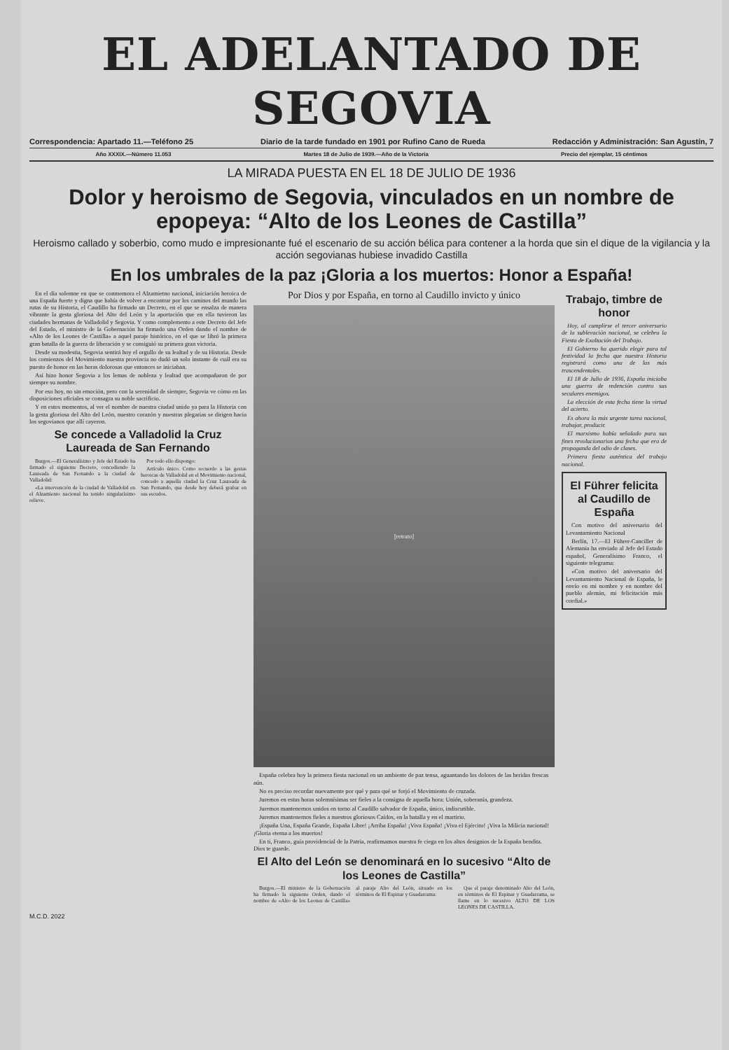EL ADELANTADO DE SEGOVIA
Correspondencia: Apartado 11.—Teléfono 25 Diario de la tarde fundado en 1901 por Rufino Cano de Rueda Redacción y Administración: San Agustín, 7
Año XXXIX.—Número 11.053 Martes 18 de Julio de 1939.—Año de la Victoria Precio del ejemplar, 15 céntimos
LA MIRADA PUESTA EN EL 18 DE JULIO DE 1936
Dolor y heroismo de Segovia, vinculados en un nombre de epopeya: “Alto de los Leones de Castilla”
Heroismo callado y soberbio, como mudo e impresionante fué el escenario de su acción bélica para contener a la horda que sin el dique de la vigilancia y la acción segovianas hubiese invadido Castilla
En los umbrales de la paz ¡Gloria a los muertos: Honor a España!
En el día solemne en que se conmemora el Alzamietno nacional, iniciación heroica de una España fuerte y digna que había de volver a encontrar por los caminos del mundo las rutas de su Historia, el Caudillo ha firmado un Decreto, en el que se ensalza de manera vibrante la gesta gloriosa del Alto del León y la aportación que en ella tuvieron las ciudades hermanas de Valladolid y Segovia. Y como complemento a este Decreto del Jefe del Estado, el ministro de la Gobernación ha firmado una Orden dando el nombre de «Alto de los Leones de Castilla» a aquel paraje histórico, en el que se libró la primera gran batalla de la guerra de liberación y se consiguió su primera gran victoria.
Desde su modestia, Segovia sentirá hoy el orgullo de su lealtad y de su Historia. Desde los comienzos del Movimiento nuestra provincia no dudó un solo instante de cuál era su puesto de honor en las horas dolorosas que entonces se iniciaban.
Así hizo honor Segovia a los lemas de nobleza y lealtad que acompañaron de por siempre su nombre.
Por eso hoy, no sin emoción, pero con la serenidad de siempre, Segovia ve cómo en las disposiciones oficiales se consagra su noble sacrificio.
Y en estos momentos, al ver el nombre de nuestra ciudad unido ya para la Historia con la gesta gloriosa del Alto del León, nuestro corazón y nuestras plegarias se dirigen hacia los segovianos que allí cayeron.
Se concede a Valladolid la Cruz Laureada de San Fernando
Burgos.—El Generalísimo y Jefe del Estado ha firmado el siguiente Decreto, concediendo la Laureada de San Fernando a la ciudad de Valladolid:
«La intervención de la ciudad de Valladolid en el Alzamiento nacional ha tenido singularísimo relieve.
Por todo ello dispongo:
Artículo único. Como recuerdo a las gestas heroicas de Valladolid en el Movimiento nacional, concedo a aquella ciudad la Cruz Laureada de San Fernando, que desde hoy deberá grabar en sus escudos.
Por Dios y por España, en torno al Caudillo invicto y único
[retrato]
España celebra hoy la primera fiesta nacional en un ambiente de paz tensa, aguantando los dolores de las heridas frescas aún.
No es preciso recordar nuevamente por qué y para qué se forjó el Movimiento de cruzada.
Juremos en estas horas solemnísimas ser fieles a la consigna de aquella hora: Unión, soberanía, grandeza.
Juremos mantenernos unidos en torno al Caudillo salvador de España, único, indiscutible.
Juremos mantenernos fieles a nuestros gloriosos Caídos, en la batalla y en el martirio.
¡España Una, España Grande, España Libre! ¡Arriba España! ¡Viva España! ¡Viva el Ejército! ¡Viva la Milicia nacional! ¡Gloria eterna a los muertos!
En ti, Franco, guía providencial de la Patria, reafirmamos nuestra fe ciega en los altos designios de la España bendita. Dios te guarde.
El Alto del León se denominará en lo sucesivo “Alto de los Leones de Castilla”
Burgos.—El ministro de la Gobernación ha firmado la siguiente Orden, dando el nombre de «Alto de los Leones de Castilla» al paraje Alto del León, situado en los términos de El Espinar y Guadarrama:
Que el paraje denominado Alto del León, en términos de El Espinar y Guadarrama, se llame en lo sucesivo ALTO DE LOS LEONES DE CASTILLA.
Trabajo, timbre de honor
Hoy, al cumplirse el tercer aniversario de la sublevación nacional, se celebra la Fiesta de Exaltación del Trabajo.
El Gobierno ha querido elegir para tal festividad la fecha que nuestra Historia registrará como una de las más trascendentales.
El 18 de Julio de 1936, España iniciaba una guerra de redención contra sus seculares enemigos.
La elección de esta fecha tiene la virtud del acierto.
Es ahora la más urgente tarea nacional, trabajar, producir.
El marxismo había señalado para sus fines revolucionarios una fecha que era de propaganda del odio de clases.
Primera fiesta auténtica del trabajo nacional.
El Führer felicita al Caudillo de España
Con motivo del aniversario del Levantamiento Nacional
Berlín, 17.—El Führer-Canciller de Alemania ha enviado al Jefe del Estado español, Generalísimo Franco, el siguiente telegrama:
«Con motivo del aniversario del Levantamiento Nacional de España, le envío en mi nombre y en nombre del pueblo alemán, mi felicitación más cordial.»
M.C.D. 2022